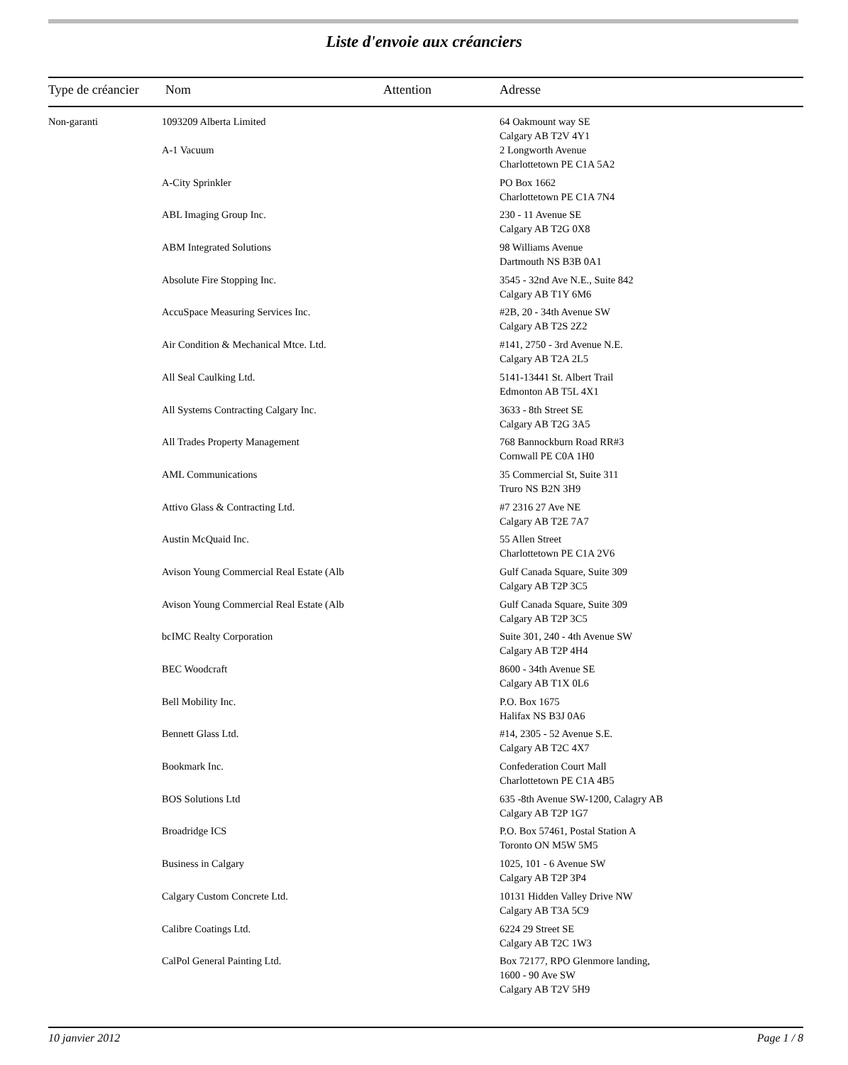Liste d'envoie aux créanciers
| Type de créancier | Nom | Attention | Adresse |
| --- | --- | --- | --- |
| Non-garanti | 1093209 Alberta Limited | | 64 Oakmount way SE Calgary AB T2V 4Y1 |
| | A-1 Vacuum | | 2 Longworth Avenue Charlottetown PE C1A 5A2 |
| | A-City Sprinkler | | PO Box 1662 Charlottetown PE C1A 7N4 |
| | ABL Imaging Group Inc. | | 230 - 11 Avenue SE Calgary AB T2G 0X8 |
| | ABM Integrated Solutions | | 98 Williams Avenue Dartmouth NS B3B 0A1 |
| | Absolute Fire Stopping Inc. | | 3545 - 32nd Ave N.E., Suite 842 Calgary AB T1Y 6M6 |
| | AccuSpace Measuring Services Inc. | | #2B, 20 - 34th Avenue SW Calgary AB T2S 2Z2 |
| | Air Condition & Mechanical Mtce. Ltd. | | #141, 2750 - 3rd Avenue N.E. Calgary AB T2A 2L5 |
| | All Seal Caulking Ltd. | | 5141-13441 St. Albert Trail Edmonton AB T5L 4X1 |
| | All Systems Contracting Calgary Inc. | | 3633 - 8th Street SE Calgary AB T2G 3A5 |
| | All Trades Property Management | | 768 Bannockburn Road RR#3 Cornwall PE C0A 1H0 |
| | AML Communications | | 35 Commercial St, Suite 311 Truro NS B2N 3H9 |
| | Attivo Glass & Contracting Ltd. | | #7 2316 27 Ave NE Calgary AB T2E 7A7 |
| | Austin McQuaid Inc. | | 55 Allen Street Charlottetown PE C1A 2V6 |
| | Avison Young Commercial Real Estate (Alb | | Gulf Canada Square, Suite 309 Calgary AB T2P 3C5 |
| | Avison Young Commercial Real Estate (Alb | | Gulf Canada Square, Suite 309 Calgary AB T2P 3C5 |
| | bcIMC Realty Corporation | | Suite 301, 240 - 4th Avenue SW Calgary AB T2P 4H4 |
| | BEC Woodcraft | | 8600 - 34th Avenue SE Calgary AB T1X 0L6 |
| | Bell Mobility Inc. | | P.O. Box 1675 Halifax NS B3J 0A6 |
| | Bennett Glass Ltd. | | #14, 2305 - 52 Avenue S.E. Calgary AB T2C 4X7 |
| | Bookmark Inc. | | Confederation Court Mall Charlottetown PE C1A 4B5 |
| | BOS Solutions Ltd | | 635 -8th Avenue SW-1200, Calagry AB Calgary AB T2P 1G7 |
| | Broadridge ICS | | P.O. Box 57461, Postal Station A Toronto ON M5W 5M5 |
| | Business in Calgary | | 1025, 101 - 6 Avenue SW Calgary AB T2P 3P4 |
| | Calgary Custom Concrete Ltd. | | 10131 Hidden Valley Drive NW Calgary AB T3A 5C9 |
| | Calibre Coatings Ltd. | | 6224 29 Street SE Calgary AB T2C 1W3 |
| | CalPol General Painting Ltd. | | Box 72177, RPO Glenmore landing, 1600 - 90 Ave SW Calgary AB T2V 5H9 |
10 janvier 2012 Page 1 / 8